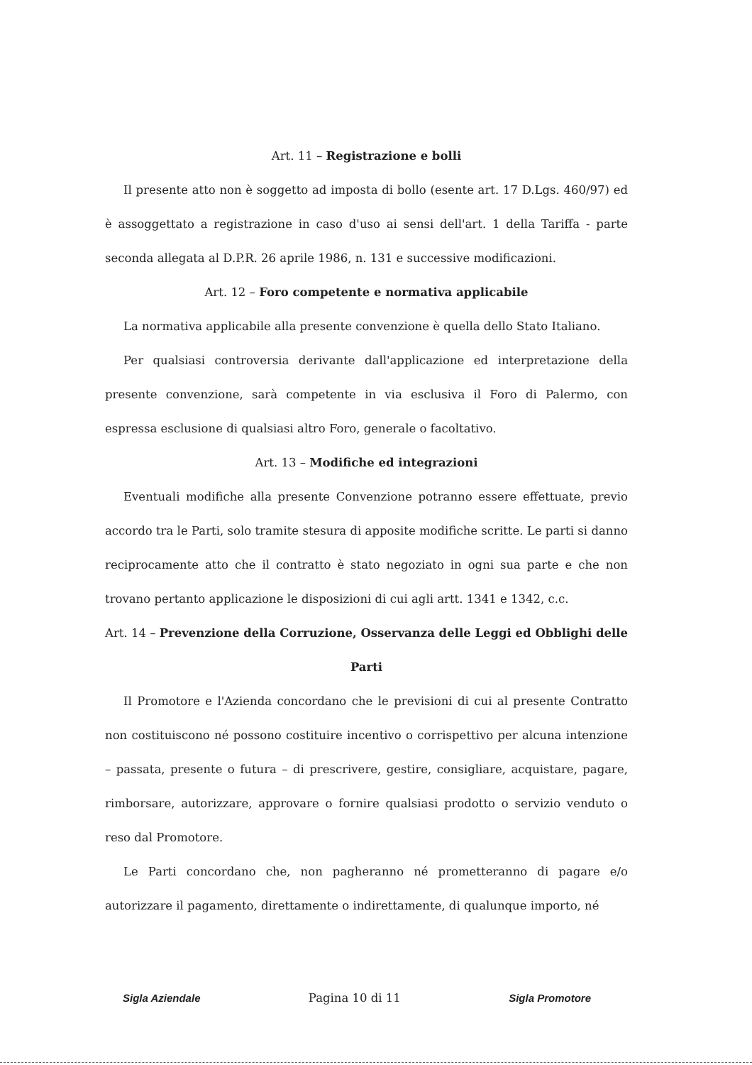Art. 11 – Registrazione e bolli
Il presente atto non è soggetto ad imposta di bollo (esente art. 17 D.Lgs. 460/97) ed è assoggettato a registrazione in caso d'uso ai sensi dell'art. 1 della Tariffa - parte seconda allegata al D.P.R. 26 aprile 1986, n. 131 e successive modificazioni.
Art. 12 – Foro competente e normativa applicabile
La normativa applicabile alla presente convenzione è quella dello Stato Italiano.
Per qualsiasi controversia derivante dall'applicazione ed interpretazione della presente convenzione, sarà competente in via esclusiva il Foro di Palermo, con espressa esclusione di qualsiasi altro Foro, generale o facoltativo.
Art. 13 – Modifiche ed integrazioni
Eventuali modifiche alla presente Convenzione potranno essere effettuate, previo accordo tra le Parti, solo tramite stesura di apposite modifiche scritte. Le parti si danno reciprocamente atto che il contratto è stato negoziato in ogni sua parte e che non trovano pertanto applicazione le disposizioni di cui agli artt. 1341 e 1342, c.c.
Art. 14 – Prevenzione della Corruzione, Osservanza delle Leggi ed Obblighi delle Parti
Il Promotore e l'Azienda concordano che le previsioni di cui al presente Contratto non costituiscono né possono costituire incentivo o corrispettivo per alcuna intenzione – passata, presente o futura – di prescrivere, gestire, consigliare, acquistare, pagare, rimborsare, autorizzare, approvare o fornire qualsiasi prodotto o servizio venduto o reso dal Promotore.
Le Parti concordano che, non pagheranno né prometteranno di pagare e/o autorizzare il pagamento, direttamente o indirettamente, di qualunque importo, né
Sigla Aziendale Pagina 10 di 11 Sigla Promotore